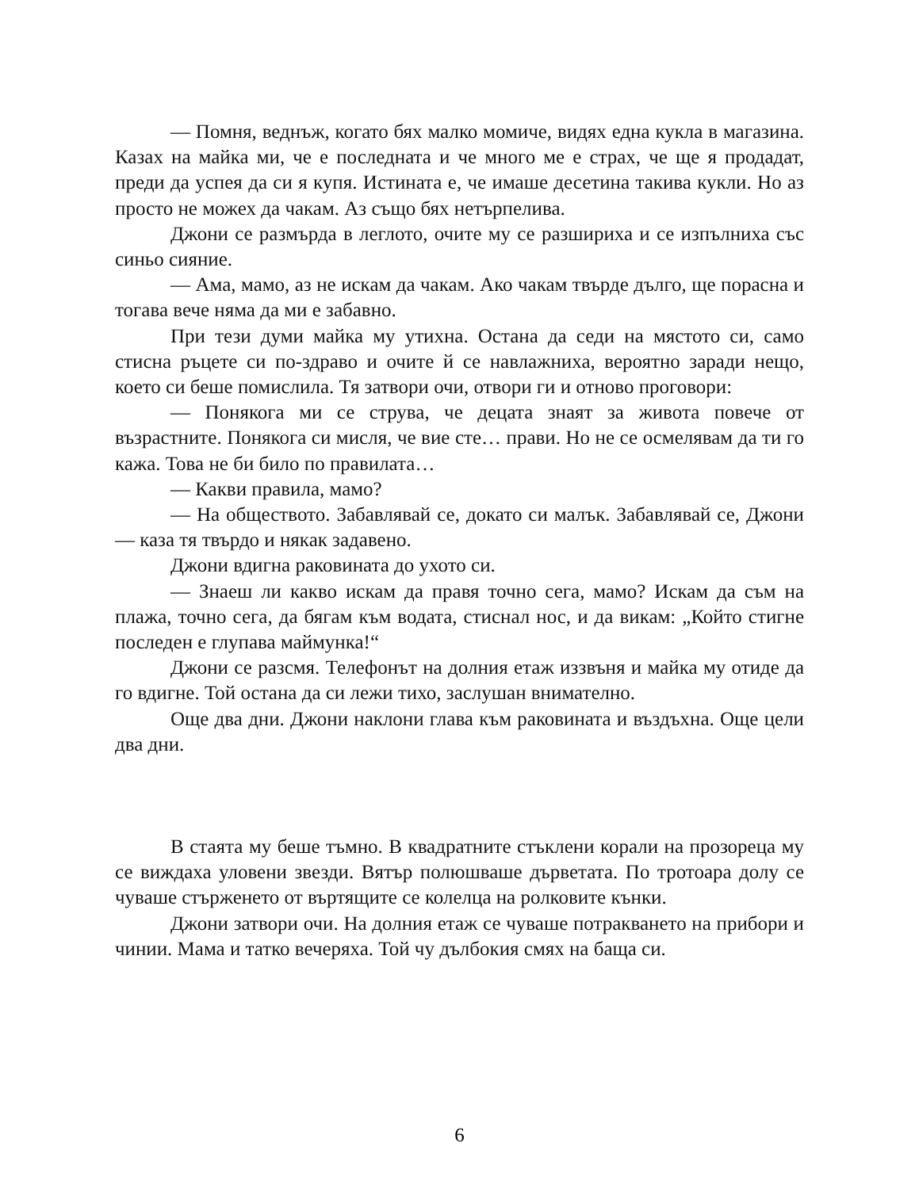— Помня, веднъж, когато бях малко момиче, видях една кукла в магазина. Казах на майка ми, че е последната и че много ме е страх, че ще я продадат, преди да успея да си я купя. Истината е, че имаше десетина такива кукли. Но аз просто не можех да чакам. Аз също бях нетърпелива.
Джони се размърда в леглото, очите му се разшириха и се изпълниха със синьо сияние.
— Ама, мамо, аз не искам да чакам. Ако чакам твърде дълго, ще порасна и тогава вече няма да ми е забавно.
При тези думи майка му утихна. Остана да седи на мястото си, само стисна ръцете си по-здраво и очите й се навлажниха, вероятно заради нещо, което си беше помислила. Тя затвори очи, отвори ги и отново проговори:
— Понякога ми се струва, че децата знаят за живота повече от възрастните. Понякога си мисля, че вие сте… прави. Но не се осмелявам да ти го кажа. Това не би било по правилата…
— Какви правила, мамо?
— На обществото. Забавлявай се, докато си малък. Забавлявай се, Джони — каза тя твърдо и някак задавено.
Джони вдигна раковината до ухото си.
— Знаеш ли какво искам да правя точно сега, мамо? Искам да съм на плажа, точно сега, да бягам към водата, стиснал нос, и да викам: „Който стигне последен е глупава маймунка!“
Джони се разсмя. Телефонът на долния етаж иззвъня и майка му отиде да го вдигне. Той остана да си лежи тихо, заслушан внимателно.
Още два дни. Джони наклони глава към раковината и въздъхна. Още цели два дни.
В стаята му беше тъмно. В квадратните стъклени корали на прозореца му се виждаха уловени звезди. Вятър полюшваше дърветата. По тротоара долу се чуваше стърженето от въртящите се колелца на ролковите кънки.
Джони затвори очи. На долния етаж се чуваше потракването на прибори и чинии. Мама и татко вечеряха. Той чу дълбокия смях на баща си.
6